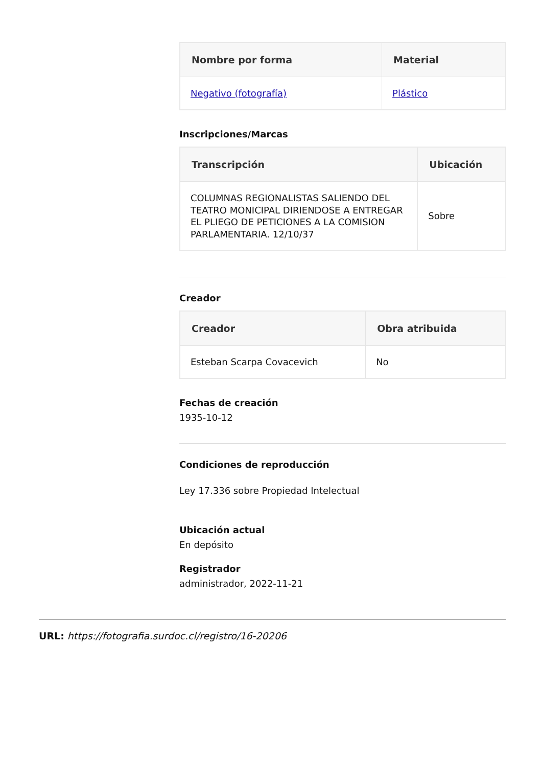| Nombre por forma | Material |
| --- | --- |
| Negativo (fotografía) | Plástico |
Inscripciones/Marcas
| Transcripción | Ubicación |
| --- | --- |
| COLUMNAS REGIONALISTAS SALIENDO DEL TEATRO MONICIPAL DIRIENDOSE A ENTREGAR EL PLIEGO DE PETICIONES A LA COMISION PARLAMENTARIA. 12/10/37 | Sobre |
Creador
| Creador | Obra atribuida |
| --- | --- |
| Esteban Scarpa Covacevich | No |
Fechas de creación
1935-10-12
Condiciones de reproducción
Ley 17.336 sobre Propiedad Intelectual
Ubicación actual
En depósito
Registrador
administrador, 2022-11-21
URL: https://fotografia.surdoc.cl/registro/16-20206